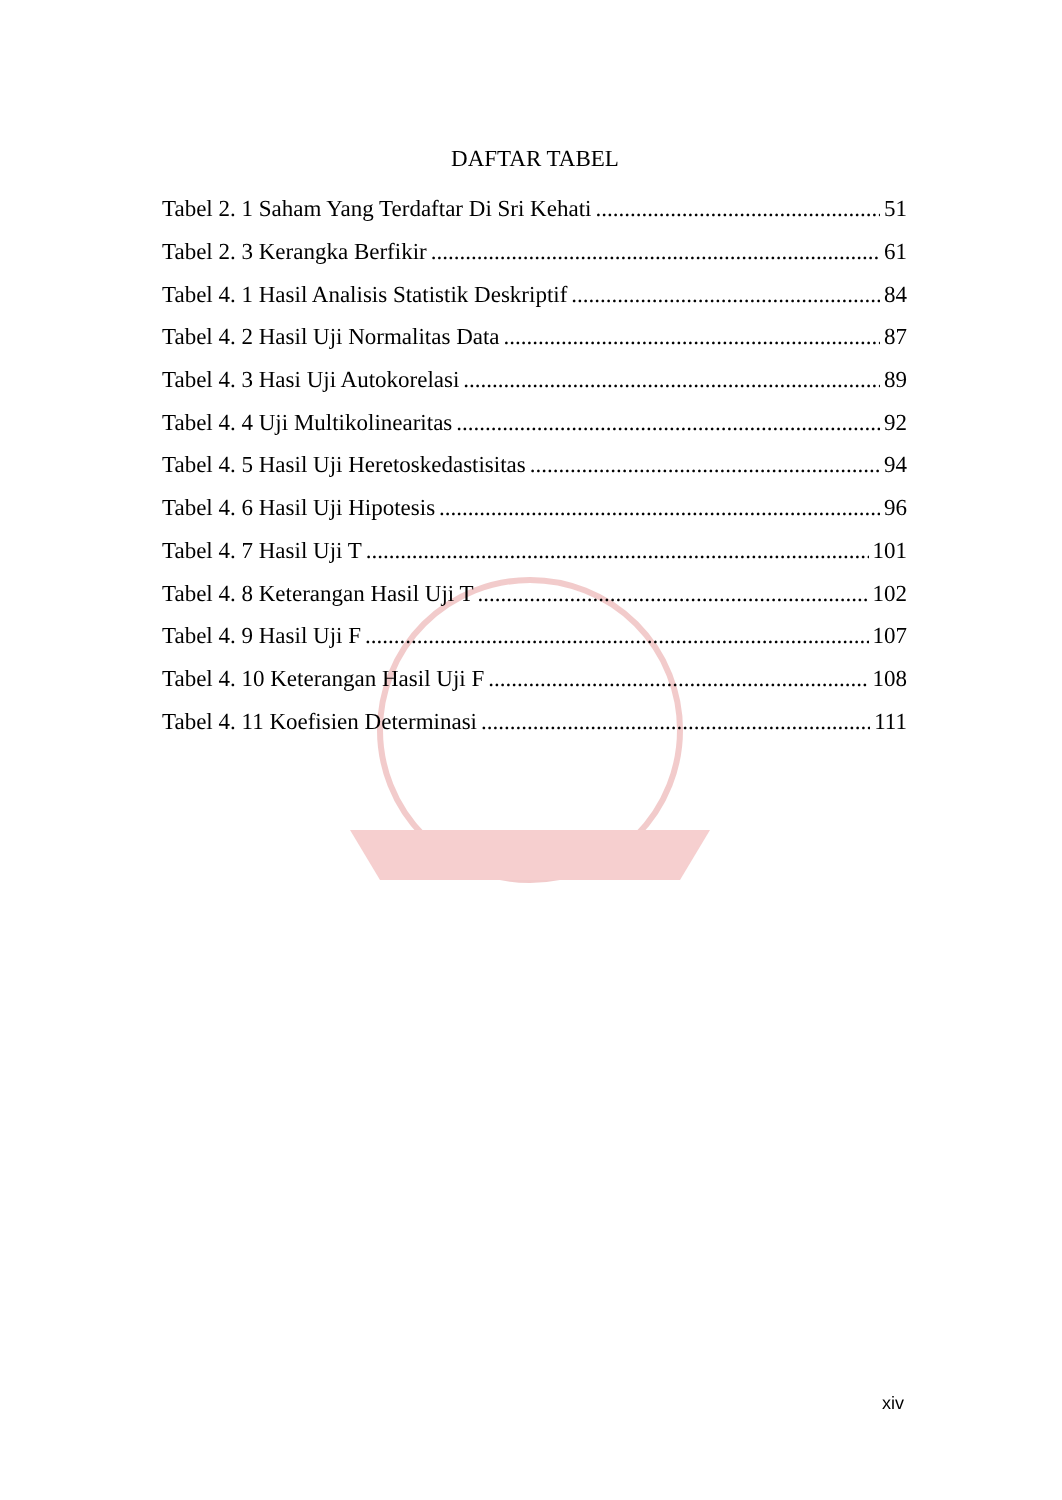DAFTAR TABEL
Tabel 2. 1 Saham Yang Terdaftar Di Sri Kehati 51
Tabel 2. 3 Kerangka Berfikir 61
Tabel 4. 1 Hasil Analisis Statistik Deskriptif 84
Tabel 4. 2 Hasil Uji Normalitas Data 87
Tabel 4. 3 Hasi Uji Autokorelasi 89
Tabel 4. 4 Uji Multikolinearitas 92
Tabel 4. 5 Hasil Uji Heretoskedastisitas 94
Tabel 4. 6 Hasil Uji Hipotesis 96
Tabel 4. 7 Hasil Uji T 101
Tabel 4. 8 Keterangan Hasil Uji T 102
Tabel 4. 9 Hasil Uji F 107
Tabel 4. 10 Keterangan Hasil Uji F 108
Tabel 4. 11 Koefisien Determinasi 111
xiv